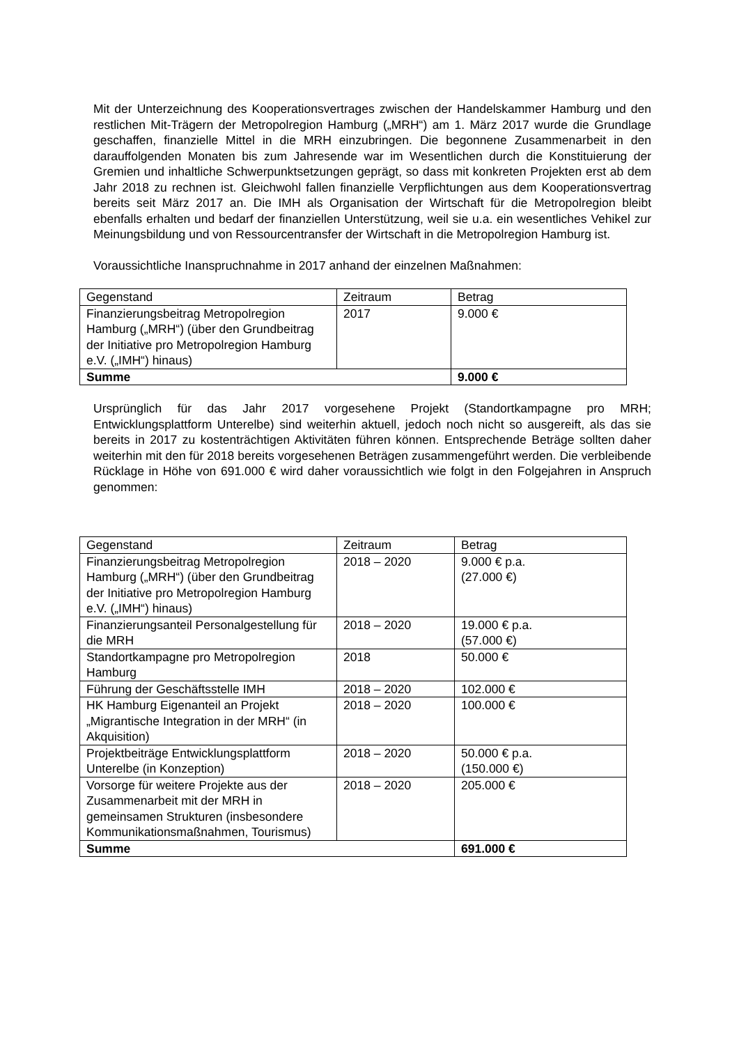Mit der Unterzeichnung des Kooperationsvertrages zwischen der Handelskammer Hamburg und den restlichen Mit-Trägern der Metropolregion Hamburg („MRH“) am 1. März 2017 wurde die Grundlage geschaffen, finanzielle Mittel in die MRH einzubringen. Die begonnene Zusammenarbeit in den darauffolgenden Monaten bis zum Jahresende war im Wesentlichen durch die Konstituierung der Gremien und inhaltliche Schwerpunktsetzungen geprägt, so dass mit konkreten Projekten erst ab dem Jahr 2018 zu rechnen ist. Gleichwohl fallen finanzielle Verpflichtungen aus dem Kooperationsvertrag bereits seit März 2017 an. Die IMH als Organisation der Wirtschaft für die Metropolregion bleibt ebenfalls erhalten und bedarf der finanziellen Unterstützung, weil sie u.a. ein wesentliches Vehikel zur Meinungsbildung und von Ressourcentransfer der Wirtschaft in die Metropolregion Hamburg ist.
Voraussichtliche Inanspruchnahme in 2017 anhand der einzelnen Maßnahmen:
| Gegenstand | Zeitraum | Betrag |
| Finanzierungsbeitrag Metropolregion Hamburg („MRH“) (über den Grundbeitrag der Initiative pro Metropolregion Hamburg e.V. („IMH“) hinaus) | 2017 | 9.000 € |
| Summe | | 9.000 € |
Ursprünglich für das Jahr 2017 vorgesehene Projekt (Standortkampagne pro MRH; Entwicklungsplattform Unterelbe) sind weiterhin aktuell, jedoch noch nicht so ausgereift, als das sie bereits in 2017 zu kostenträchtigen Aktivitäten führen können. Entsprechende Beträge sollten daher weiterhin mit den für 2018 bereits vorgesehenen Beträgen zusammengeführt werden. Die verbleibende Rücklage in Höhe von 691.000 € wird daher voraussichtlich wie folgt in den Folgejahren in Anspruch genommen:
| Gegenstand | Zeitraum | Betrag |
| Finanzierungsbeitrag Metropolregion Hamburg („MRH“) (über den Grundbeitrag der Initiative pro Metropolregion Hamburg e.V. („IMH“) hinaus) | 2018 – 2020 | 9.000 € p.a. (27.000 €) |
| Finanzierungsanteil Personalgestellung für die MRH | 2018 – 2020 | 19.000 € p.a. (57.000 €) |
| Standortkampagne pro Metropolregion Hamburg | 2018 | 50.000 € |
| Führung der Geschäftsstelle IMH | 2018 – 2020 | 102.000 € |
| HK Hamburg Eigenanteil an Projekt „Migrantische Integration in der MRH“ (in Akquisition) | 2018 – 2020 | 100.000 € |
| Projektbeiträge Entwicklungsplattform Unterelbe (in Konzeption) | 2018 – 2020 | 50.000 € p.a. (150.000 €) |
| Vorsorge für weitere Projekte aus der Zusammenarbeit mit der MRH in gemeinsamen Strukturen (insbesondere Kommunikationsmaßnahmen, Tourismus) | 2018 – 2020 | 205.000 € |
| Summe | | 691.000 € |